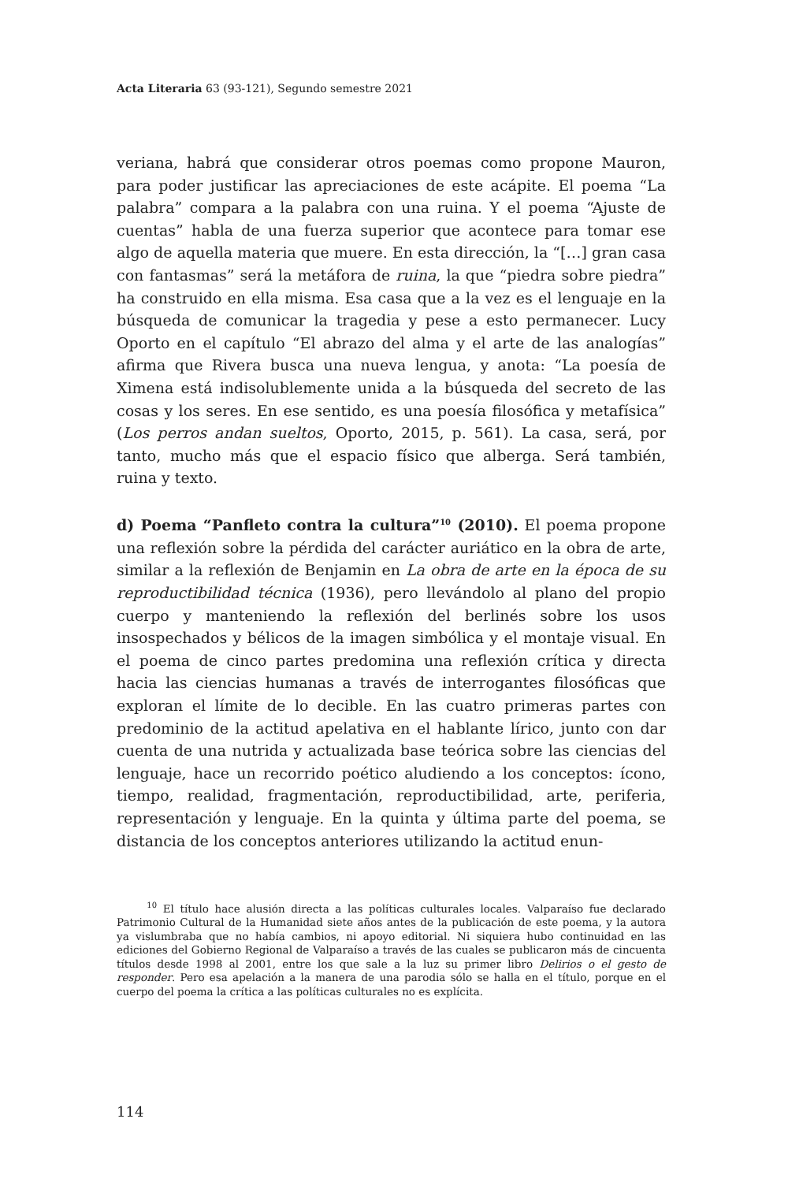Acta Literaria 63 (93-121), Segundo semestre 2021
veriana, habrá que considerar otros poemas como propone Mauron, para poder justificar las apreciaciones de este acápite. El poema “La palabra” compara a la palabra con una ruina. Y el poema “Ajuste de cuentas” habla de una fuerza superior que acontece para tomar ese algo de aquella materia que muere. En esta dirección, la “[…] gran casa con fantasmas” será la metáfora de ruina, la que “piedra sobre piedra” ha construido en ella misma. Esa casa que a la vez es el lenguaje en la búsqueda de comunicar la tragedia y pese a esto permanecer. Lucy Oporto en el capítulo “El abrazo del alma y el arte de las analogías” afirma que Rivera busca una nueva lengua, y anota: “La poesía de Ximena está indisolublemente unida a la búsqueda del secreto de las cosas y los seres. En ese sentido, es una poesía filosófica y metafísica” (Los perros andan sueltos, Oporto, 2015, p. 561). La casa, será, por tanto, mucho más que el espacio físico que alberga. Será también, ruina y texto.
d) Poema “Panfleto contra la cultura”<sup>10</sup> (2010). El poema propone una reflexión sobre la pérdida del carácter auriático en la obra de arte, similar a la reflexión de Benjamin en La obra de arte en la época de su reproductibilidad técnica (1936), pero llevándolo al plano del propio cuerpo y manteniendo la reflexión del berlinés sobre los usos insospechados y bélicos de la imagen simbólica y el montaje visual. En el poema de cinco partes predomina una reflexión crítica y directa hacia las ciencias humanas a través de interrogantes filosóficas que exploran el límite de lo decible. En las cuatro primeras partes con predominio de la actitud apelativa en el hablante lírico, junto con dar cuenta de una nutrida y actualizada base teórica sobre las ciencias del lenguaje, hace un recorrido poético aludiendo a los conceptos: ícono, tiempo, realidad, fragmentación, reproductibilidad, arte, periferia, representación y lenguaje. En la quinta y última parte del poema, se distancia de los conceptos anteriores utilizando la actitud enun-
<sup>10</sup> El título hace alusión directa a las políticas culturales locales. Valparaíso fue declarado Patrimonio Cultural de la Humanidad siete años antes de la publicación de este poema, y la autora ya vislumbraba que no había cambios, ni apoyo editorial. Ni siquiera hubo continuidad en las ediciones del Gobierno Regional de Valparaíso a través de las cuales se publicaron más de cincuenta títulos desde 1998 al 2001, entre los que sale a la luz su primer libro Delirios o el gesto de responder. Pero esa apelación a la manera de una parodia sólo se halla en el título, porque en el cuerpo del poema la crítica a las políticas culturales no es explícita.
114